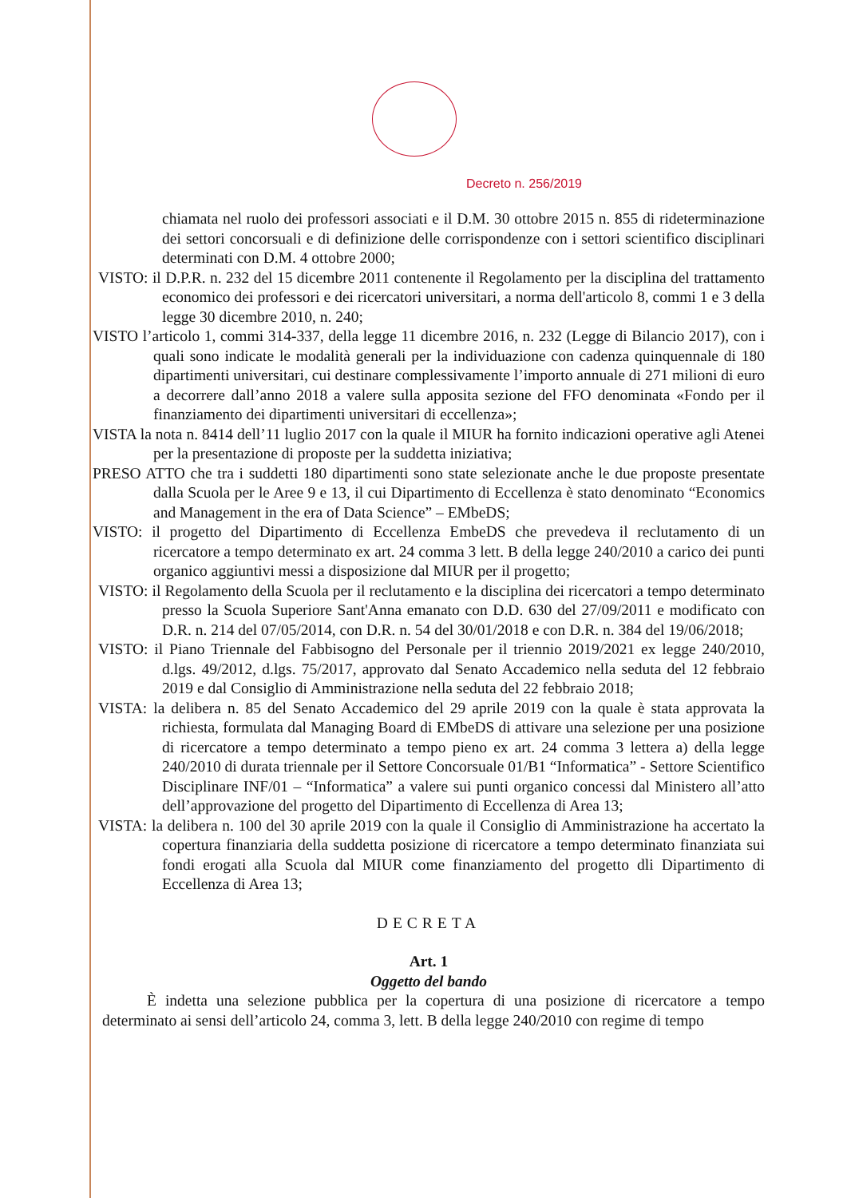Decreto n. 256/2019
chiamata nel ruolo dei professori associati e il D.M. 30 ottobre 2015 n. 855 di rideterminazione dei settori concorsuali e di definizione delle corrispondenze con i settori scientifico disciplinari determinati con D.M. 4 ottobre 2000;
VISTO: il D.P.R. n. 232 del 15 dicembre 2011 contenente il Regolamento per la disciplina del trattamento economico dei professori e dei ricercatori universitari, a norma dell'articolo 8, commi 1 e 3 della legge 30 dicembre 2010, n. 240;
VISTO l’articolo 1, commi 314-337, della legge 11 dicembre 2016, n. 232 (Legge di Bilancio 2017), con i quali sono indicate le modalità generali per la individuazione con cadenza quinquennale di 180 dipartimenti universitari, cui destinare complessivamente l’importo annuale di 271 milioni di euro a decorrere dall’anno 2018 a valere sulla apposita sezione del FFO denominata «Fondo per il finanziamento dei dipartimenti universitari di eccellenza»;
VISTA la nota n. 8414 dell’11 luglio 2017 con la quale il MIUR ha fornito indicazioni operative agli Atenei per la presentazione di proposte per la suddetta iniziativa;
PRESO ATTO che tra i suddetti 180 dipartimenti sono state selezionate anche le due proposte presentate dalla Scuola per le Aree 9 e 13, il cui Dipartimento di Eccellenza è stato denominato “Economics and Management in the era of Data Science” – EMbeDS;
VISTO: il progetto del Dipartimento di Eccellenza EmbeDS che prevedeva il reclutamento di un ricercatore a tempo determinato ex art. 24 comma 3 lett. B della legge 240/2010 a carico dei punti organico aggiuntivi messi a disposizione dal MIUR per il progetto;
VISTO: il Regolamento della Scuola per il reclutamento e la disciplina dei ricercatori a tempo determinato presso la Scuola Superiore Sant'Anna emanato con D.D. 630 del 27/09/2011 e modificato con D.R. n. 214 del 07/05/2014, con D.R. n. 54 del 30/01/2018 e con D.R. n. 384 del 19/06/2018;
VISTO: il Piano Triennale del Fabbisogno del Personale per il triennio 2019/2021 ex legge 240/2010, d.lgs. 49/2012, d.lgs. 75/2017, approvato dal Senato Accademico nella seduta del 12 febbraio 2019 e dal Consiglio di Amministrazione nella seduta del 22 febbraio 2018;
VISTA: la delibera n. 85 del Senato Accademico del 29 aprile 2019 con la quale è stata approvata la richiesta, formulata dal Managing Board di EMbeDS di attivare una selezione per una posizione di ricercatore a tempo determinato a tempo pieno ex art. 24 comma 3 lettera a) della legge 240/2010 di durata triennale per il Settore Concorsuale 01/B1 “Informatica” - Settore Scientifico Disciplinare INF/01 – “Informatica” a valere sui punti organico concessi dal Ministero all’atto dell’approvazione del progetto del Dipartimento di Eccellenza di Area 13;
VISTA: la delibera n. 100 del 30 aprile 2019 con la quale il Consiglio di Amministrazione ha accertato la copertura finanziaria della suddetta posizione di ricercatore a tempo determinato finanziata sui fondi erogati alla Scuola dal MIUR come finanziamento del progetto dli Dipartimento di Eccellenza di Area 13;
DECRETA
Art. 1
Oggetto del bando
È indetta una selezione pubblica per la copertura di una posizione di ricercatore a tempo determinato ai sensi dell’articolo 24, comma 3, lett. B della legge 240/2010 con regime di tempo